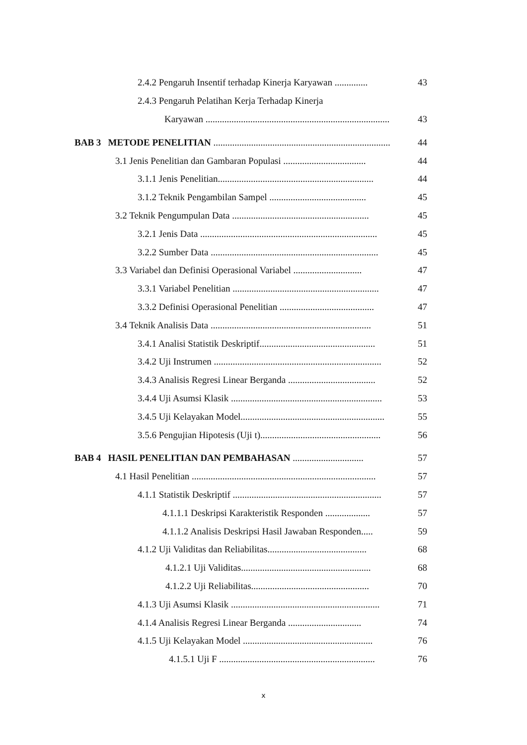2.4.2 Pengaruh Insentif terhadap Kinerja Karyawan .............. 43
2.4.3 Pengaruh Pelatihan Kerja Terhadap Kinerja
Karyawan .............................................................................. 43
BAB 3 METODE PENELITIAN ........................................................................... 44
3.1 Jenis Penelitian dan Gambaran Populasi ................................... 44
3.1.1 Jenis Penelitian.................................................................. 44
3.1.2 Teknik Pengambilan Sampel ......................................... 45
3.2 Teknik Pengumpulan Data .......................................................... 45
3.2.1 Jenis Data ........................................................................... 45
3.2.2 Sumber Data ....................................................................... 45
3.3 Variabel dan Definisi Operasional Variabel ............................. 47
3.3.1 Variabel Penelitian .............................................................. 47
3.3.2 Definisi Operasional Penelitian ........................................ 47
3.4 Teknik Analisis Data .................................................................... 51
3.4.1 Analisi Statistik Deskriptif................................................. 51
3.4.2 Uji Instrumen ....................................................................... 52
3.4.3 Analisis Regresi Linear Berganda ..................................... 52
3.4.4 Uji Asumsi Klasik ................................................................ 53
3.4.5 Uji Kelayakan Model............................................................. 55
3.5.6 Pengujian Hipotesis (Uji t)................................................... 56
BAB 4 HASIL PENELITIAN DAN PEMBAHASAN .............................. 57
4.1 Hasil Penelitian .............................................................................. 57
4.1.1 Statistik Deskriptif ............................................................... 57
4.1.1.1 Deskripsi Karakteristik Responden ................... 57
4.1.1.2 Analisis Deskripsi Hasil Jawaban Responden..... 59
4.1.2 Uji Validitas dan Reliabilitas.......................................... 68
4.1.2.1 Uji Validitas....................................................... 68
4.1.2.2 Uji Reliabilitas.................................................. 70
4.1.3 Uji Asumsi Klasik ............................................................... 71
4.1.4 Analisis Regresi Linear Berganda ............................... 74
4.1.5 Uji Kelayakan Model ....................................................... 76
4.1.5.1 Uji F .................................................................. 76
x